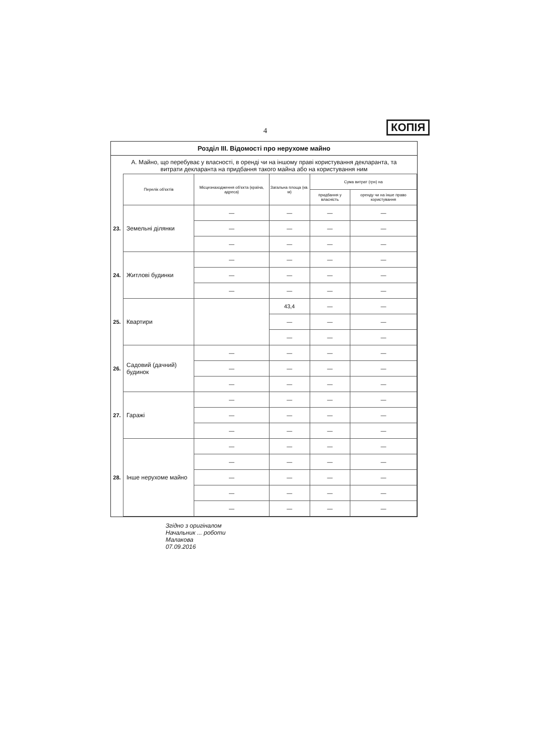КОПІЯ
4
Розділ III. Відомості про нерухоме майно
А. Майно, що перебуває у власності, в оренді чи на іншому праві користування декларанта, та витрати декларанта на придбання такого майна або на користування ним
| | Перелік об'єктів | Місцезнаходження об'єкта (країна, адреса) | Загальна площа (кв. м) | Сума витрат (грн) на | |
| | | | | придбання у власність | оренду чи на інше право користування |
| 23. | Земельні ділянки | — | — | — | — |
| | | — | — | — | — |
| | | — | — | — | — |
| 24. | Житлові будинки | — | — | — | — |
| | | — | — | — | — |
| | | — | — | — | — |
| 25. | Квартири | | 43,4 | — | — |
| | | | — | — | — |
| | | | — | — | — |
| 26. | Садовий (дачний) будинок | — | — | — | — |
| | | — | — | — | — |
| | | — | — | — | — |
| 27. | Гаражі | — | — | — | — |
| | | — | — | — | — |
| | | — | — | — | — |
| 28. | Інше нерухоме майно | — | — | — | — |
| | | — | — | — | — |
| | | — | — | — | — |
| | | — | — | — | — |
| | | — | — | — | — |
Згідно з оригіналом
Начальник ... роботи
Малакова
07.09.2016